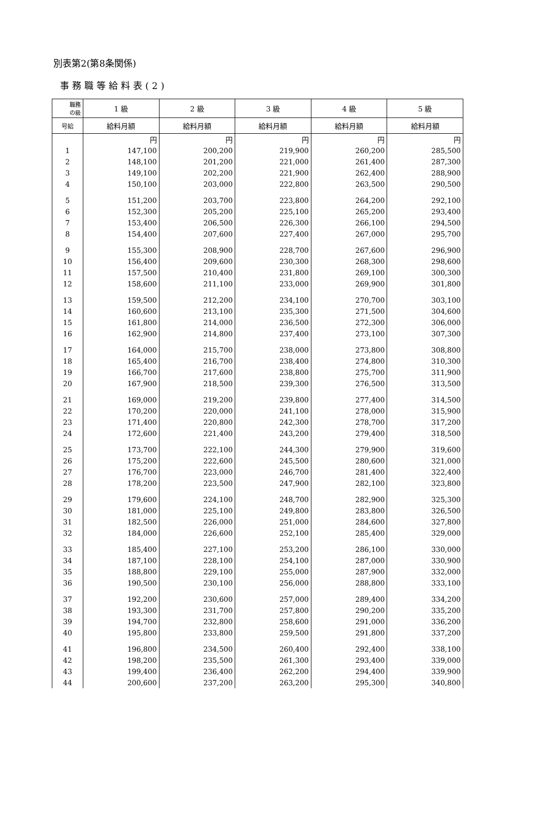別表第2(第8条関係)
事務職等給料表(2)
| 職務 の級 | 1 級 | 2 級 | 3 級 | 4 級 | 5 級 |
| --- | --- | --- | --- | --- | --- |
| 号給 | 給料月額 | 給料月額 | 給料月額 | 給料月額 | 給料月額 |
| | 円 | 円 | 円 | 円 | 円 |
| 1 | 147,100 | 200,200 | 219,900 | 260,200 | 285,500 |
| 2 | 148,100 | 201,200 | 221,000 | 261,400 | 287,300 |
| 3 | 149,100 | 202,200 | 221,900 | 262,400 | 288,900 |
| 4 | 150,100 | 203,000 | 222,800 | 263,500 | 290,500 |
| 5 | 151,200 | 203,700 | 223,800 | 264,200 | 292,100 |
| 6 | 152,300 | 205,200 | 225,100 | 265,200 | 293,400 |
| 7 | 153,400 | 206,500 | 226,300 | 266,100 | 294,500 |
| 8 | 154,400 | 207,600 | 227,400 | 267,000 | 295,700 |
| 9 | 155,300 | 208,900 | 228,700 | 267,600 | 296,900 |
| 10 | 156,400 | 209,600 | 230,300 | 268,300 | 298,600 |
| 11 | 157,500 | 210,400 | 231,800 | 269,100 | 300,300 |
| 12 | 158,600 | 211,100 | 233,000 | 269,900 | 301,800 |
| 13 | 159,500 | 212,200 | 234,100 | 270,700 | 303,100 |
| 14 | 160,600 | 213,100 | 235,300 | 271,500 | 304,600 |
| 15 | 161,800 | 214,000 | 236,500 | 272,300 | 306,000 |
| 16 | 162,900 | 214,800 | 237,400 | 273,100 | 307,300 |
| 17 | 164,000 | 215,700 | 238,000 | 273,800 | 308,800 |
| 18 | 165,400 | 216,700 | 238,400 | 274,800 | 310,300 |
| 19 | 166,700 | 217,600 | 238,800 | 275,700 | 311,900 |
| 20 | 167,900 | 218,500 | 239,300 | 276,500 | 313,500 |
| 21 | 169,000 | 219,200 | 239,800 | 277,400 | 314,500 |
| 22 | 170,200 | 220,000 | 241,100 | 278,000 | 315,900 |
| 23 | 171,400 | 220,800 | 242,300 | 278,700 | 317,200 |
| 24 | 172,600 | 221,400 | 243,200 | 279,400 | 318,500 |
| 25 | 173,700 | 222,100 | 244,300 | 279,900 | 319,600 |
| 26 | 175,200 | 222,600 | 245,500 | 280,600 | 321,000 |
| 27 | 176,700 | 223,000 | 246,700 | 281,400 | 322,400 |
| 28 | 178,200 | 223,500 | 247,900 | 282,100 | 323,800 |
| 29 | 179,600 | 224,100 | 248,700 | 282,900 | 325,300 |
| 30 | 181,000 | 225,100 | 249,800 | 283,800 | 326,500 |
| 31 | 182,500 | 226,000 | 251,000 | 284,600 | 327,800 |
| 32 | 184,000 | 226,600 | 252,100 | 285,400 | 329,000 |
| 33 | 185,400 | 227,100 | 253,200 | 286,100 | 330,000 |
| 34 | 187,100 | 228,100 | 254,100 | 287,000 | 330,900 |
| 35 | 188,800 | 229,100 | 255,000 | 287,900 | 332,000 |
| 36 | 190,500 | 230,100 | 256,000 | 288,800 | 333,100 |
| 37 | 192,200 | 230,600 | 257,000 | 289,400 | 334,200 |
| 38 | 193,300 | 231,700 | 257,800 | 290,200 | 335,200 |
| 39 | 194,700 | 232,800 | 258,600 | 291,000 | 336,200 |
| 40 | 195,800 | 233,800 | 259,500 | 291,800 | 337,200 |
| 41 | 196,800 | 234,500 | 260,400 | 292,400 | 338,100 |
| 42 | 198,200 | 235,500 | 261,300 | 293,400 | 339,000 |
| 43 | 199,400 | 236,400 | 262,200 | 294,400 | 339,900 |
| 44 | 200,600 | 237,200 | 263,200 | 295,300 | 340,800 |